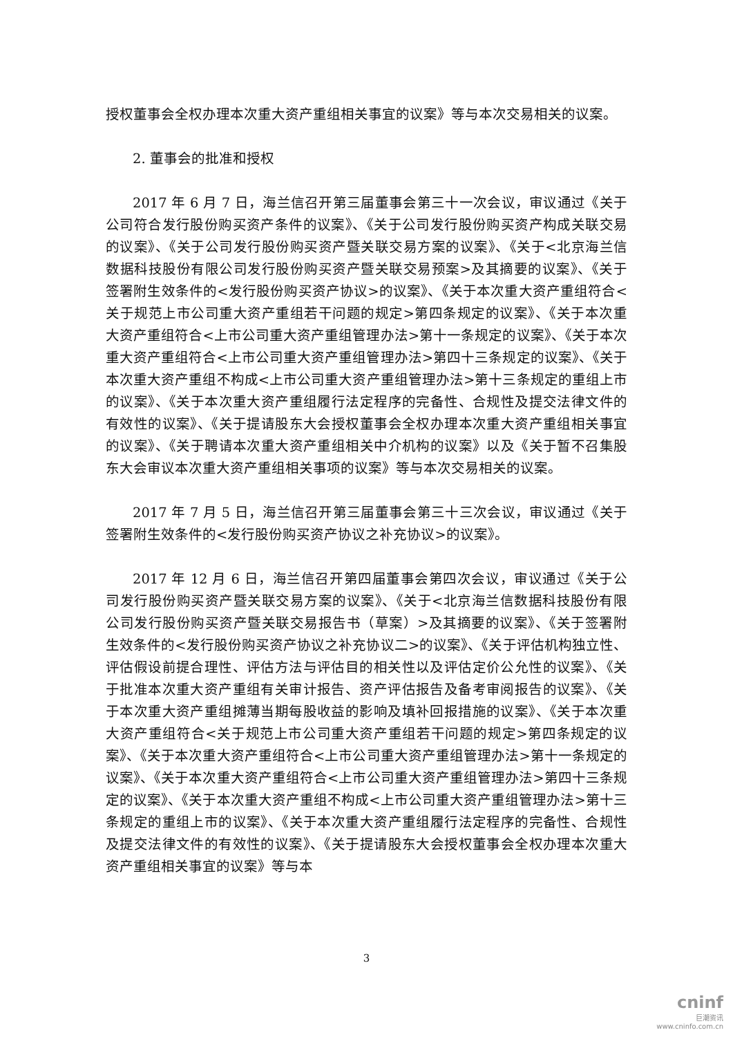授权董事会全权办理本次重大资产重组相关事宜的议案》等与本次交易相关的议案。
2. 董事会的批准和授权
2017 年 6 月 7 日，海兰信召开第三届董事会第三十一次会议，审议通过《关于公司符合发行股份购买资产条件的议案》、《关于公司发行股份购买资产构成关联交易的议案》、《关于公司发行股份购买资产暨关联交易方案的议案》、《关于<北京海兰信数据科技股份有限公司发行股份购买资产暨关联交易预案>及其摘要的议案》、《关于签署附生效条件的<发行股份购买资产协议>的议案》、《关于本次重大资产重组符合<关于规范上市公司重大资产重组若干问题的规定>第四条规定的议案》、《关于本次重大资产重组符合<上市公司重大资产重组管理办法>第十一条规定的议案》、《关于本次重大资产重组符合<上市公司重大资产重组管理办法>第四十三条规定的议案》、《关于本次重大资产重组不构成<上市公司重大资产重组管理办法>第十三条规定的重组上市的议案》、《关于本次重大资产重组履行法定程序的完备性、合规性及提交法律文件的有效性的议案》、《关于提请股东大会授权董事会全权办理本次重大资产重组相关事宜的议案》、《关于聘请本次重大资产重组相关中介机构的议案》以及《关于暂不召集股东大会审议本次重大资产重组相关事项的议案》等与本次交易相关的议案。
2017 年 7 月 5 日，海兰信召开第三届董事会第三十三次会议，审议通过《关于签署附生效条件的<发行股份购买资产协议之补充协议>的议案》。
2017 年 12 月 6 日，海兰信召开第四届董事会第四次会议，审议通过《关于公司发行股份购买资产暨关联交易方案的议案》、《关于<北京海兰信数据科技股份有限公司发行股份购买资产暨关联交易报告书（草案）>及其摘要的议案》、《关于签署附生效条件的<发行股份购买资产协议之补充协议二>的议案》、《关于评估机构独立性、评估假设前提合理性、评估方法与评估目的相关性以及评估定价公允性的议案》、《关于批准本次重大资产重组有关审计报告、资产评估报告及备考审阅报告的议案》、《关于本次重大资产重组摊薄当期每股收益的影响及填补回报措施的议案》、《关于本次重大资产重组符合<关于规范上市公司重大资产重组若干问题的规定>第四条规定的议案》、《关于本次重大资产重组符合<上市公司重大资产重组管理办法>第十一条规定的议案》、《关于本次重大资产重组符合<上市公司重大资产重组管理办法>第四十三条规定的议案》、《关于本次重大资产重组不构成<上市公司重大资产重组管理办法>第十三条规定的重组上市的议案》、《关于本次重大资产重组履行法定程序的完备性、合规性及提交法律文件的有效性的议案》、《关于提请股东大会授权董事会全权办理本次重大资产重组相关事宜的议案》等与本
3
cninf
巨潮资讯
www.cninfo.com.cn